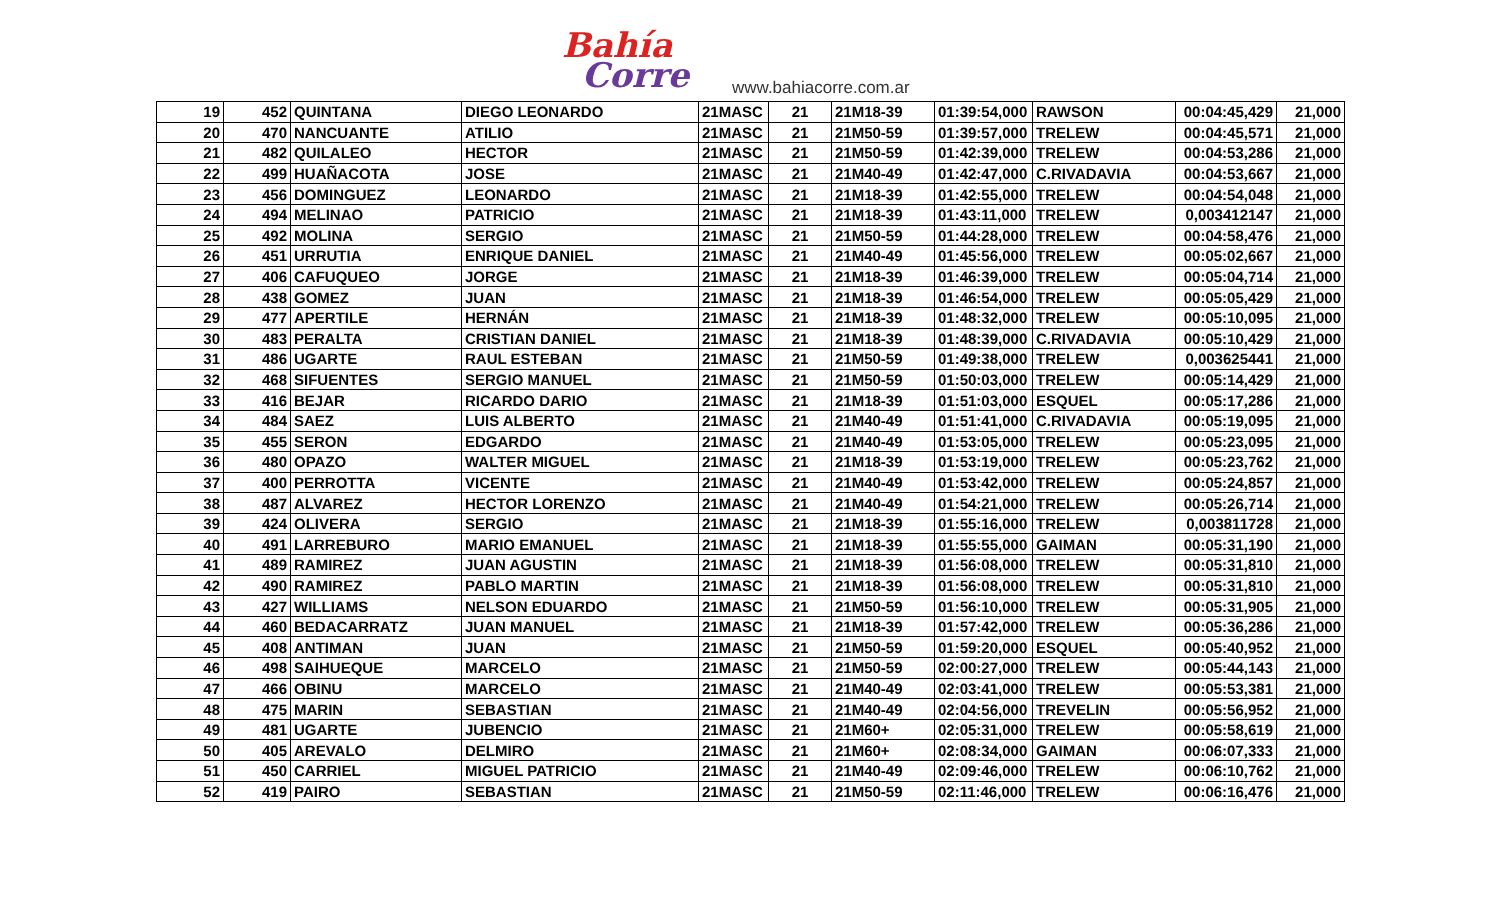Bahía
Corre
www.bahiacorre.com.ar
| 19 | 452 | QUINTANA | DIEGO LEONARDO | 21MASC | 21 | 21M18-39 | 01:39:54,000 | RAWSON | 00:04:45,429 | 21,000 |
| 20 | 470 | NANCUANTE | ATILIO | 21MASC | 21 | 21M50-59 | 01:39:57,000 | TRELEW | 00:04:45,571 | 21,000 |
| 21 | 482 | QUILALEO | HECTOR | 21MASC | 21 | 21M50-59 | 01:42:39,000 | TRELEW | 00:04:53,286 | 21,000 |
| 22 | 499 | HUAÑACOTA | JOSE | 21MASC | 21 | 21M40-49 | 01:42:47,000 | C.RIVADAVIA | 00:04:53,667 | 21,000 |
| 23 | 456 | DOMINGUEZ | LEONARDO | 21MASC | 21 | 21M18-39 | 01:42:55,000 | TRELEW | 00:04:54,048 | 21,000 |
| 24 | 494 | MELINAO | PATRICIO | 21MASC | 21 | 21M18-39 | 01:43:11,000 | TRELEW | 0,003412147 | 21,000 |
| 25 | 492 | MOLINA | SERGIO | 21MASC | 21 | 21M50-59 | 01:44:28,000 | TRELEW | 00:04:58,476 | 21,000 |
| 26 | 451 | URRUTIA | ENRIQUE DANIEL | 21MASC | 21 | 21M40-49 | 01:45:56,000 | TRELEW | 00:05:02,667 | 21,000 |
| 27 | 406 | CAFUQUEO | JORGE | 21MASC | 21 | 21M18-39 | 01:46:39,000 | TRELEW | 00:05:04,714 | 21,000 |
| 28 | 438 | GOMEZ | JUAN | 21MASC | 21 | 21M18-39 | 01:46:54,000 | TRELEW | 00:05:05,429 | 21,000 |
| 29 | 477 | APERTILE | HERNÁN | 21MASC | 21 | 21M18-39 | 01:48:32,000 | TRELEW | 00:05:10,095 | 21,000 |
| 30 | 483 | PERALTA | CRISTIAN DANIEL | 21MASC | 21 | 21M18-39 | 01:48:39,000 | C.RIVADAVIA | 00:05:10,429 | 21,000 |
| 31 | 486 | UGARTE | RAUL ESTEBAN | 21MASC | 21 | 21M50-59 | 01:49:38,000 | TRELEW | 0,003625441 | 21,000 |
| 32 | 468 | SIFUENTES | SERGIO MANUEL | 21MASC | 21 | 21M50-59 | 01:50:03,000 | TRELEW | 00:05:14,429 | 21,000 |
| 33 | 416 | BEJAR | RICARDO DARIO | 21MASC | 21 | 21M18-39 | 01:51:03,000 | ESQUEL | 00:05:17,286 | 21,000 |
| 34 | 484 | SAEZ | LUIS ALBERTO | 21MASC | 21 | 21M40-49 | 01:51:41,000 | C.RIVADAVIA | 00:05:19,095 | 21,000 |
| 35 | 455 | SERON | EDGARDO | 21MASC | 21 | 21M40-49 | 01:53:05,000 | TRELEW | 00:05:23,095 | 21,000 |
| 36 | 480 | OPAZO | WALTER MIGUEL | 21MASC | 21 | 21M18-39 | 01:53:19,000 | TRELEW | 00:05:23,762 | 21,000 |
| 37 | 400 | PERROTTA | VICENTE | 21MASC | 21 | 21M40-49 | 01:53:42,000 | TRELEW | 00:05:24,857 | 21,000 |
| 38 | 487 | ALVAREZ | HECTOR LORENZO | 21MASC | 21 | 21M40-49 | 01:54:21,000 | TRELEW | 00:05:26,714 | 21,000 |
| 39 | 424 | OLIVERA | SERGIO | 21MASC | 21 | 21M18-39 | 01:55:16,000 | TRELEW | 0,003811728 | 21,000 |
| 40 | 491 | LARREBURO | MARIO EMANUEL | 21MASC | 21 | 21M18-39 | 01:55:55,000 | GAIMAN | 00:05:31,190 | 21,000 |
| 41 | 489 | RAMIREZ | JUAN AGUSTIN | 21MASC | 21 | 21M18-39 | 01:56:08,000 | TRELEW | 00:05:31,810 | 21,000 |
| 42 | 490 | RAMIREZ | PABLO MARTIN | 21MASC | 21 | 21M18-39 | 01:56:08,000 | TRELEW | 00:05:31,810 | 21,000 |
| 43 | 427 | WILLIAMS | NELSON EDUARDO | 21MASC | 21 | 21M50-59 | 01:56:10,000 | TRELEW | 00:05:31,905 | 21,000 |
| 44 | 460 | BEDACARRATZ | JUAN MANUEL | 21MASC | 21 | 21M18-39 | 01:57:42,000 | TRELEW | 00:05:36,286 | 21,000 |
| 45 | 408 | ANTIMAN | JUAN | 21MASC | 21 | 21M50-59 | 01:59:20,000 | ESQUEL | 00:05:40,952 | 21,000 |
| 46 | 498 | SAIHUEQUE | MARCELO | 21MASC | 21 | 21M50-59 | 02:00:27,000 | TRELEW | 00:05:44,143 | 21,000 |
| 47 | 466 | OBINU | MARCELO | 21MASC | 21 | 21M40-49 | 02:03:41,000 | TRELEW | 00:05:53,381 | 21,000 |
| 48 | 475 | MARIN | SEBASTIAN | 21MASC | 21 | 21M40-49 | 02:04:56,000 | TREVELIN | 00:05:56,952 | 21,000 |
| 49 | 481 | UGARTE | JUBENCIO | 21MASC | 21 | 21M60+ | 02:05:31,000 | TRELEW | 00:05:58,619 | 21,000 |
| 50 | 405 | AREVALO | DELMIRO | 21MASC | 21 | 21M60+ | 02:08:34,000 | GAIMAN | 00:06:07,333 | 21,000 |
| 51 | 450 | CARRIEL | MIGUEL PATRICIO | 21MASC | 21 | 21M40-49 | 02:09:46,000 | TRELEW | 00:06:10,762 | 21,000 |
| 52 | 419 | PAIRO | SEBASTIAN | 21MASC | 21 | 21M50-59 | 02:11:46,000 | TRELEW | 00:06:16,476 | 21,000 |